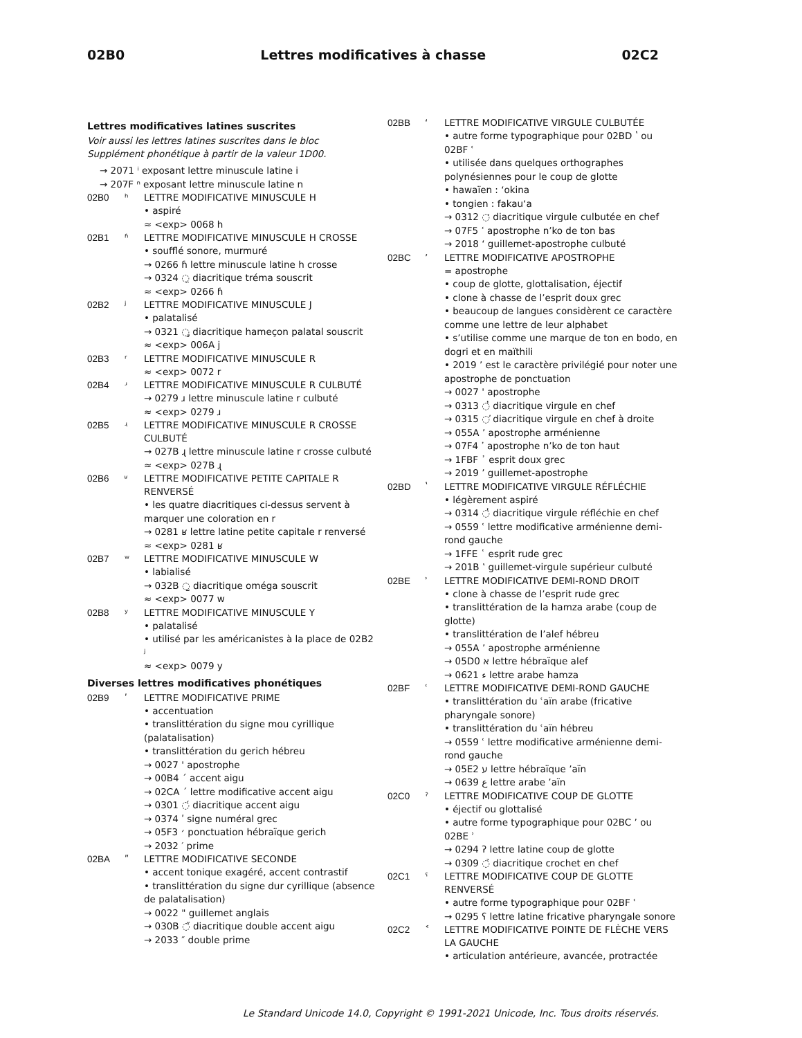02B0 Lettres modificatives à chasse 02C2
Lettres modificatives latines suscrites
Voir aussi les lettres latines suscrites dans le bloc Supplément phonétique à partir de la valeur 1D00.
→ 2071 ⁱ exposant lettre minuscule latine i
→ 207F ⁿ exposant lettre minuscule latine n
02B0 ʰ LETTRE MODIFICATIVE MINUSCULE H
• aspiré
≈ <exp> 0068 h
02B1 ʱ LETTRE MODIFICATIVE MINUSCULE H CROSSE
• soufflé sonore, murmuré
→ 0266 ɦ lettre minuscule latine h crosse
→ 0324 ◌̤ diacritique tréma souscrit
≈ <exp> 0266 ɦ
02B2 ʲ LETTRE MODIFICATIVE MINUSCULE J
• palatalisé
→ 0321 ◌̡ diacritique hameçon palatal souscrit
≈ <exp> 006A j
02B3 ʳ LETTRE MODIFICATIVE MINUSCULE R
≈ <exp> 0072 r
02B4 ʴ LETTRE MODIFICATIVE MINUSCULE R CULBUTÉ
→ 0279 ɹ lettre minuscule latine r culbuté
≈ <exp> 0279 ɹ
02B5 ʵ LETTRE MODIFICATIVE MINUSCULE R CROSSE CULBUTÉ
→ 027B ɻ lettre minuscule latine r crosse culbuté
≈ <exp> 027B ɻ
02B6 ʶ LETTRE MODIFICATIVE PETITE CAPITALE R RENVERSÉ
• les quatre diacritiques ci-dessus servent à marquer une coloration en r
→ 0281 ʁ lettre latine petite capitale r renversé
≈ <exp> 0281 ʁ
02B7 ʷ LETTRE MODIFICATIVE MINUSCULE W
• labialisé
→ 032B ◌̫ diacritique oméga souscrit
≈ <exp> 0077 w
02B8 ʸ LETTRE MODIFICATIVE MINUSCULE Y
• palatalisé
• utilisé par les américanistes à la place de 02B2 ʲ
≈ <exp> 0079 y
Diverses lettres modificatives phonétiques
02B9 ʹ LETTRE MODIFICATIVE PRIME
• accentuation
• translittération du signe mou cyrillique (palatalisation)
• translittération du gerich hébreu
→ 0027 ' apostrophe
→ 00B4 ´ accent aigu
→ 02CA ˊ lettre modificative accent aigu
→ 0301 ◌́ diacritique accent aigu
→ 0374 ʹ signe numéral grec
→ 05F3 ׳ ponctuation hébraïque gerich
→ 2032 ′ prime
02BA ʺ LETTRE MODIFICATIVE SECONDE
• accent tonique exagéré, accent contrastif
• translittération du signe dur cyrillique (absence de palatalisation)
→ 0022 " guillemet anglais
→ 030B ◌̋ diacritique double accent aigu
→ 2033 ″ double prime
02BB ʻ LETTRE MODIFICATIVE VIRGULE CULBUTÉE
• autre forme typographique pour 02BD ʽ ou 02BF ʿ
• utilisée dans quelques orthographes polynésiennes pour le coup de glotte
• hawaïen : ʻokina
• tongien : fakauʻa
→ 0312 ◌̒ diacritique virgule culbutée en chef
→ 07F5 ߵ apostrophe n’ko de ton bas
→ 2018 ‘ guillemet-apostrophe culbuté
02BC ʼ LETTRE MODIFICATIVE APOSTROPHE
= apostrophe
• coup de glotte, glottalisation, éjectif
• clone à chasse de l’esprit doux grec
• beaucoup de langues considèrent ce caractère comme une lettre de leur alphabet
• s’utilise comme une marque de ton en bodo, en dogri et en maïthili
• 2019 ’ est le caractère privilégié pour noter une apostrophe de ponctuation
→ 0027 ' apostrophe
→ 0313 ◌̓ diacritique virgule en chef
→ 0315 ◌̕ diacritique virgule en chef à droite
→ 055A ՚ apostrophe arménienne
→ 07F4 ߴ apostrophe n’ko de ton haut
→ 1FBF ᾿ esprit doux grec
→ 2019 ’ guillemet-apostrophe
02BD ʽ LETTRE MODIFICATIVE VIRGULE RÉFLÉCHIE
• légèrement aspiré
→ 0314 ◌̔ diacritique virgule réfléchie en chef
→ 0559 ՙ lettre modificative arménienne demi-rond gauche
→ 1FFE ῾ esprit rude grec
→ 201B ‛ guillemet-virgule supérieur culbuté
02BE ʾ LETTRE MODIFICATIVE DEMI-ROND DROIT
• clone à chasse de l’esprit rude grec
• translittération de la hamza arabe (coup de glotte)
• translittération de l’alef hébreu
→ 055A ՚ apostrophe arménienne
→ 05D0 א lettre hébraïque alef
→ 0621 ء lettre arabe hamza
02BF ʿ LETTRE MODIFICATIVE DEMI-ROND GAUCHE
• translittération du ʿaïn arabe (fricative pharyngale sonore)
• translittération du ʿaïn hébreu
→ 0559 ՙ lettre modificative arménienne demi-rond gauche
→ 05E2 ע lettre hébraïque ’aïn
→ 0639 ع lettre arabe ’aïn
02C0 ˀ LETTRE MODIFICATIVE COUP DE GLOTTE
• éjectif ou glottalisé
• autre forme typographique pour 02BC ʼ ou 02BE ʾ
→ 0294 ʔ lettre latine coup de glotte
→ 0309 ◌̉ diacritique crochet en chef
02C1 ˁ LETTRE MODIFICATIVE COUP DE GLOTTE RENVERSÉ
• autre forme typographique pour 02BF ʿ
→ 0295 ʕ lettre latine fricative pharyngale sonore
02C2 ˂ LETTRE MODIFICATIVE POINTE DE FLÈCHE VERS LA GAUCHE
• articulation antérieure, avancée, protractée
Le Standard Unicode 14.0, Copyright © 1991-2021 Unicode, Inc. Tous droits réservés.